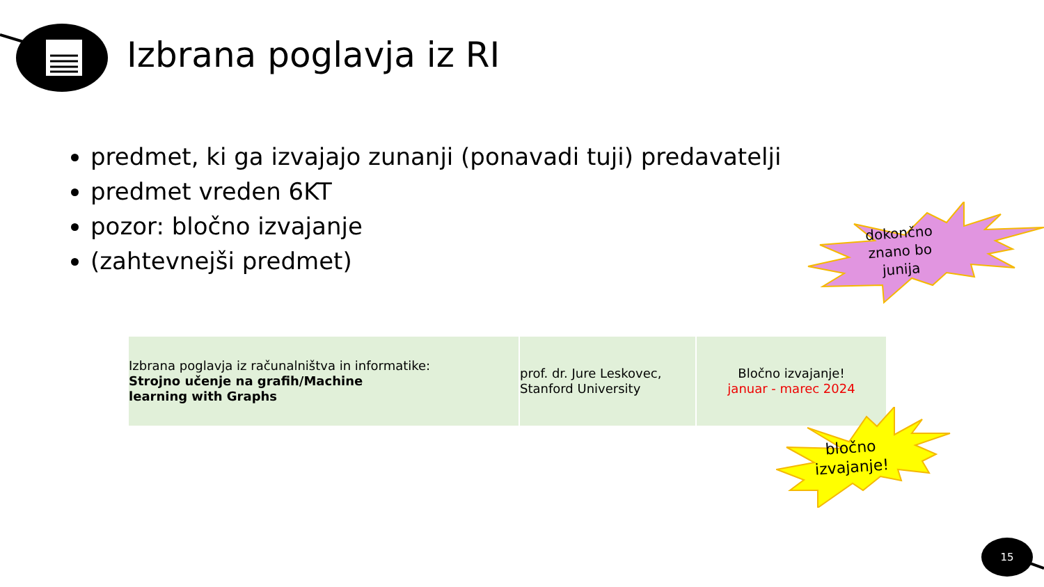Izbrana poglavja iz RI
predmet, ki ga izvajajo zunanji (ponavadi tuji) predavatelji
predmet vreden 6KT
pozor: bločno izvajanje
(zahtevnejši predmet)
| Izbrana poglavja iz računalništva in informatike: Strojno učenje na grafih/Machine learning with Graphs | prof. dr. Jure Leskovec, Stanford University | Bločno izvajanje! januar - marec 2024 |
dokončno
znano bo
junija
bločno
izvajanje!
15